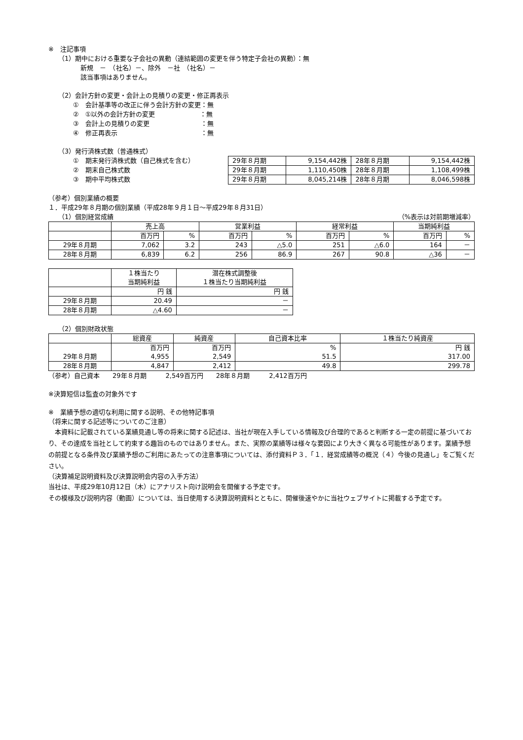※　注記事項
（1）期中における重要な子会社の異動（連結範囲の変更を伴う特定子会社の異動）：無
新規　－　（社名）－、除外　－社　（社名）－
該当事項はありません。
（2）会計方針の変更・会計上の見積りの変更・修正再表示
①　会計基準等の改正に伴う会計方針の変更：無
②　①以外の会計方針の変更　　　　　　　：無
③　会計上の見積りの変更　　　　　　　　：無
④　修正再表示　　　　　　　　　　　　　：無
（3）発行済株式数（普通株式）
①　期末発行済株式数（自己株式を含む）
②　期末自己株式数
③　期中平均株式数
| 29年８月期 | 9,154,442株 | 28年８月期 | 9,154,442株 |
| 29年８月期 | 1,110,450株 | 28年８月期 | 1,108,499株 |
| 29年８月期 | 8,045,214株 | 28年８月期 | 8,046,598株 |
（参考）個別業績の概要
１．平成29年８月期の個別業績（平成28年９月１日～平成29年８月31日）
（1）個別経営成績 （%表示は対前期増減率）
| | 売上高 | | 営業利益 | | 経常利益 | | 当期純利益 | |
| --- | --- | --- | --- | --- | --- | --- | --- | --- |
| | 百万円 | % | 百万円 | % | 百万円 | % | 百万円 | % |
| 29年８月期 | 7,062 | 3.2 | 243 | △5.0 | 251 | △6.0 | 164 | － |
| 28年８月期 | 6,839 | 6.2 | 256 | 86.9 | 267 | 90.8 | △36 | － |
| | １株当たり 当期純利益 | 潜在株式調整後 １株当たり当期純利益 |
| --- | --- | --- |
| | 円 銭 | 円 銭 |
| 29年８月期 | 20.49 | － |
| 28年８月期 | △4.60 | － |
（2）個別財政状態
| | 総資産 | 純資産 | 自己資本比率 | １株当たり純資産 |
| --- | --- | --- | --- | --- |
| | 百万円 | 百万円 | % | 円 銭 |
| 29年８月期 | 4,955 | 2,549 | 51.5 | 317.00 |
| 28年８月期 | 4,847 | 2,412 | 49.8 | 299.78 |
（参考）自己資本　　29年８月期　　　2,549百万円　　28年８月期　　　2,412百万円
※決算短信は監査の対象外です
※　業績予想の適切な利用に関する説明、その他特記事項
（将来に関する記述等についてのご注意）
　本資料に記載されている業績見通し等の将来に関する記述は、当社が現在入手している情報及び合理的であると判断する一定の前提に基づいており、その達成を当社として約束する趣旨のものではありません。また、実際の業績等は様々な要因により大きく異なる可能性があります。業績予想の前提となる条件及び業績予想のご利用にあたっての注意事項については、添付資料Ｐ３．「１．経営成績等の概況（４）今後の見通し」をご覧ください。
（決算補足説明資料及び決算説明会内容の入手方法）
当社は、平成29年10月12日（木）にアナリスト向け説明会を開催する予定です。
その模様及び説明内容（動画）については、当日使用する決算説明資料とともに、開催後速やかに当社ウェブサイトに掲載する予定です。